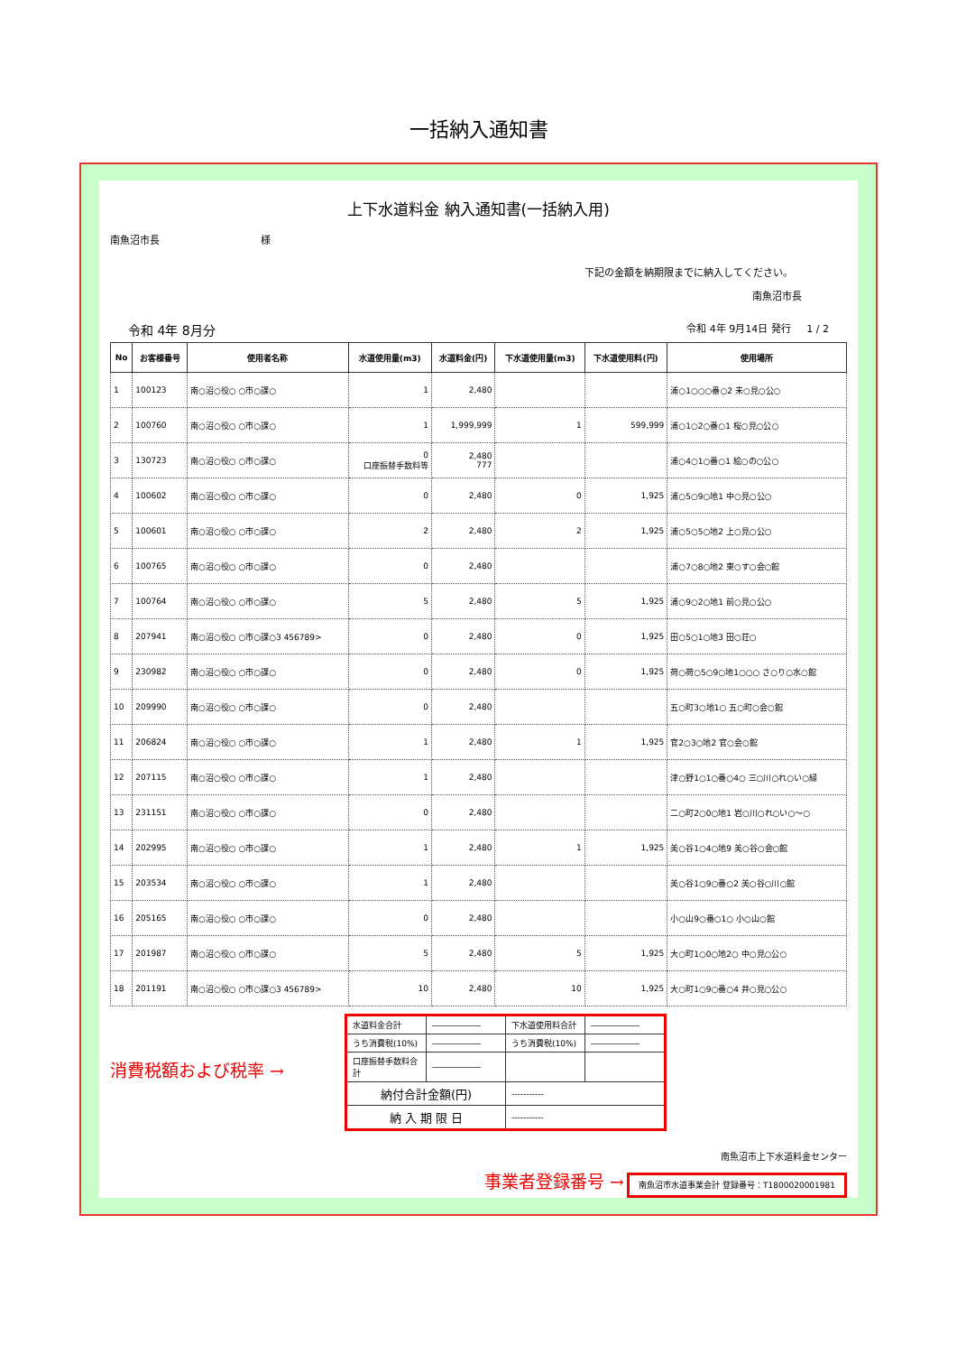一括納入通知書
上下水道料金 納入通知書(一括納入用)
南魚沼市長 様
下記の金額を納期限までに納入してください。
南魚沼市長
令和 4年 8月分 令和 4年 9月14日 発行 1 / 2
| No | お客様番号 | 使用者名称 | 水道使用量(m3) | 水道料金(円) | 下水道使用量(m3) | 下水道使用料(円) | 使用場所 |
| --- | --- | --- | --- | --- | --- | --- | --- |
| 1 | 100123 | 南○沼○役○ ○市○課○ | 1 | 2,480 | | | 浦○1○○○番○2 未○見○公○ |
| 2 | 100760 | 南○沼○役○ ○市○課○ | 1 | 1,999,999 | 1 | 599,999 | 浦○1○2○番○1 桜○見○公○ |
| 3 | 130723 | 南○沼○役○ ○市○課○ | 0 口座振替手数料等 | 2,480 777 | | | 浦○4○1○番○1 絵○の○公○ |
| 4 | 100602 | 南○沼○役○ ○市○課○ | 0 | 2,480 | 0 | 1,925 | 浦○5○9○地1 中○見○公○ |
| 5 | 100601 | 南○沼○役○ ○市○課○ | 2 | 2,480 | 2 | 1,925 | 浦○5○5○地2 上○見○公○ |
| 6 | 100765 | 南○沼○役○ ○市○課○ | 0 | 2,480 | | | 浦○7○8○地2 東○す○会○館 |
| 7 | 100764 | 南○沼○役○ ○市○課○ | 5 | 2,480 | 5 | 1,925 | 浦○9○2○地1 前○見○公○ |
| 8 | 207941 | 南○沼○役○ ○市○課○3 456789> | 0 | 2,480 | 0 | 1,925 | 田○5○1○地3 田○荘○ |
| 9 | 230982 | 南○沼○役○ ○市○課○ | 0 | 2,480 | 0 | 1,925 | 荷○荷○5○9○地1○○○ さ○り○水○館 |
| 10 | 209990 | 南○沼○役○ ○市○課○ | 0 | 2,480 | | | 五○町3○地1○ 五○町○会○館 |
| 11 | 206824 | 南○沼○役○ ○市○課○ | 1 | 2,480 | 1 | 1,925 | 官2○3○地2 官○会○館 |
| 12 | 207115 | 南○沼○役○ ○市○課○ | 1 | 2,480 | | | 津○野1○1○番○4○ 三○川○れ○い○緑 |
| 13 | 231151 | 南○沼○役○ ○市○課○ | 0 | 2,480 | | | 二○町2○0○地1 岩○川○れ○い○～○ |
| 14 | 202995 | 南○沼○役○ ○市○課○ | 1 | 2,480 | 1 | 1,925 | 美○谷1○4○地9 美○谷○会○館 |
| 15 | 203534 | 南○沼○役○ ○市○課○ | 1 | 2,480 | | | 美○谷1○9○番○2 美○谷○川○館 |
| 16 | 205165 | 南○沼○役○ ○市○課○ | 0 | 2,480 | | | 小○山9○番○1○ 小○山○館 |
| 17 | 201987 | 南○沼○役○ ○市○課○ | 5 | 2,480 | 5 | 1,925 | 大○町1○0○地2○ 中○見○公○ |
| 18 | 201191 | 南○沼○役○ ○市○課○3 456789> | 10 | 2,480 | 10 | 1,925 | 大○町1○9○番○4 井○見○公○ |
消費税額および税率 →
| 水道料金合計 | ―――――― | 下水道使用料合計 | ―――――― |
| うち消費税(10%) | ―――――― | うち消費税(10%) | ―――――― |
| 口座振替手数料合計 | ―――――― | | |
| 納付合計金額(円) | | ----------- | |
| 納 入 期 限 日 | | ----------- | |
南魚沼市上下水道料金センター
事業者登録番号 → 南魚沼市水道事業会計 登録番号：T1800020001981